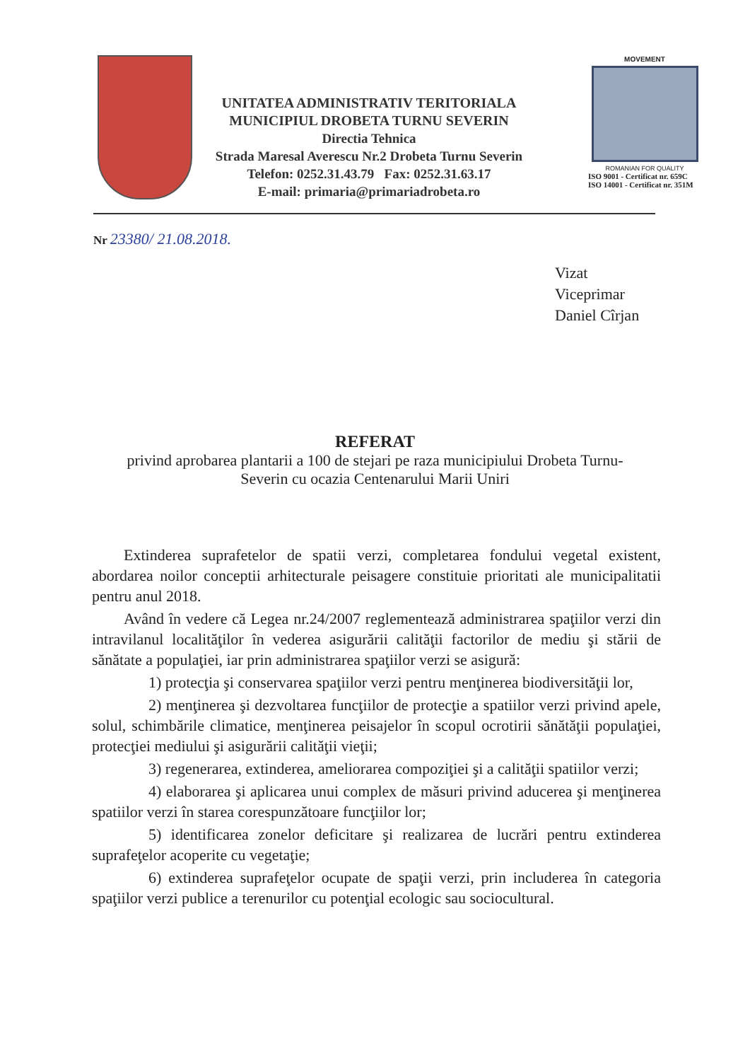UNITATEA ADMINISTRATIV TERITORIALA
MUNICIPIUL DROBETA TURNU SEVERIN
Directia Tehnica
Strada Maresal Averescu Nr.2 Drobeta Turnu Severin
Telefon: 0252.31.43.79 Fax: 0252.31.63.17
E-mail: primaria@primariadrobeta.ro
MOVEMENT
ROMANIAN FOR QUALITY
ISO 9001 - Certificat nr. 659C
ISO 14001 - Certificat nr. 351M
Nr 23380/ 21.08.2018.
Vizat
Viceprimar
Daniel Cîrjan
REFERAT
privind aprobarea plantarii a 100 de stejari pe raza municipiului Drobeta Turnu-
Severin cu ocazia Centenarului Marii Uniri
Extinderea suprafetelor de spatii verzi, completarea fondului vegetal existent, abordarea noilor conceptii arhitecturale peisagere constituie prioritati ale municipalitatii pentru anul 2018.
Având în vedere că Legea nr.24/2007 reglementează administrarea spaţiilor verzi din intravilanul localităţilor în vederea asigurării calităţii factorilor de mediu şi stării de sănătate a populaţiei, iar prin administrarea spaţiilor verzi se asigură:
1) protecţia şi conservarea spaţiilor verzi pentru menţinerea biodiversităţii lor,
2) menţinerea şi dezvoltarea funcţiilor de protecţie a spatiilor verzi privind apele, solul, schimbările climatice, menţinerea peisajelor în scopul ocrotirii sănătăţii populaţiei, protecţiei mediului şi asigurării calităţii vieţii;
3) regenerarea, extinderea, ameliorarea compoziţiei şi a calităţii spatiilor verzi;
4) elaborarea şi aplicarea unui complex de măsuri privind aducerea şi menţinerea spatiilor verzi în starea corespunzătoare funcţiilor lor;
5) identificarea zonelor deficitare şi realizarea de lucrări pentru extinderea suprafeţelor acoperite cu vegetaţie;
6) extinderea suprafeţelor ocupate de spaţii verzi, prin includerea în categoria spaţiilor verzi publice a terenurilor cu potenţial ecologic sau sociocultural.